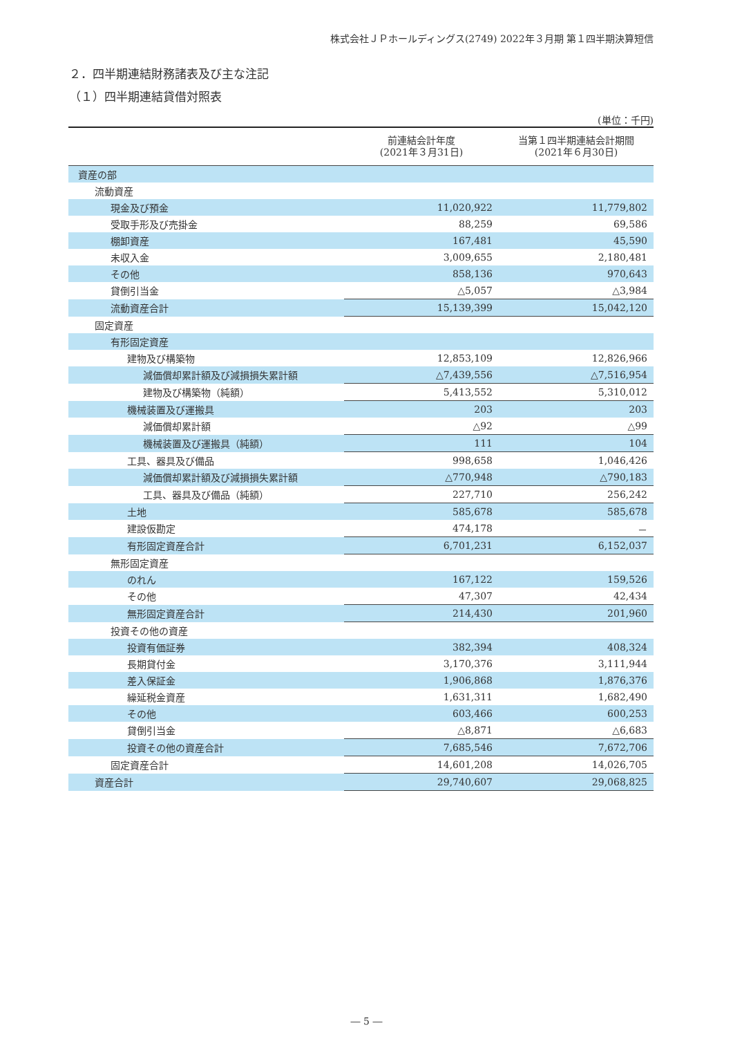株式会社ＪＰホールディングス(2749) 2022年３月期 第１四半期決算短信
２．四半期連結財務諸表及び主な注記
（１）四半期連結貸借対照表
(単位：千円)
| | 前連結会計年度 (2021年３月31日) | 当第１四半期連結会計期間 (2021年６月30日) |
| --- | --- | --- |
| 資産の部 | | |
| 流動資産 | | |
| 現金及び預金 | 11,020,922 | 11,779,802 |
| 受取手形及び売掛金 | 88,259 | 69,586 |
| 棚卸資産 | 167,481 | 45,590 |
| 未収入金 | 3,009,655 | 2,180,481 |
| その他 | 858,136 | 970,643 |
| 貸倒引当金 | △5,057 | △3,984 |
| 流動資産合計 | 15,139,399 | 15,042,120 |
| 固定資産 | | |
| 有形固定資産 | | |
| 建物及び構築物 | 12,853,109 | 12,826,966 |
| 減価償却累計額及び減損損失累計額 | △7,439,556 | △7,516,954 |
| 建物及び構築物（純額） | 5,413,552 | 5,310,012 |
| 機械装置及び運搬具 | 203 | 203 |
| 減価償却累計額 | △92 | △99 |
| 機械装置及び運搬具（純額） | 111 | 104 |
| 工具、器具及び備品 | 998,658 | 1,046,426 |
| 減価償却累計額及び減損損失累計額 | △770,948 | △790,183 |
| 工具、器具及び備品（純額） | 227,710 | 256,242 |
| 土地 | 585,678 | 585,678 |
| 建設仮勘定 | 474,178 | － |
| 有形固定資産合計 | 6,701,231 | 6,152,037 |
| 無形固定資産 | | |
| のれん | 167,122 | 159,526 |
| その他 | 47,307 | 42,434 |
| 無形固定資産合計 | 214,430 | 201,960 |
| 投資その他の資産 | | |
| 投資有価証券 | 382,394 | 408,324 |
| 長期貸付金 | 3,170,376 | 3,111,944 |
| 差入保証金 | 1,906,868 | 1,876,376 |
| 繰延税金資産 | 1,631,311 | 1,682,490 |
| その他 | 603,466 | 600,253 |
| 貸倒引当金 | △8,871 | △6,683 |
| 投資その他の資産合計 | 7,685,546 | 7,672,706 |
| 固定資産合計 | 14,601,208 | 14,026,705 |
| 資産合計 | 29,740,607 | 29,068,825 |
― 5 ―